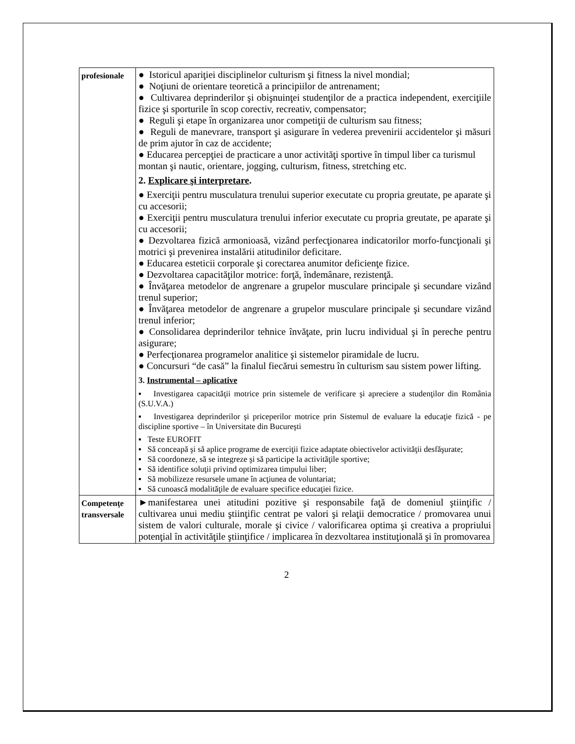| profesionale | ● Istoricul apariţiei disciplinelor culturism şi fitness la nivel mondial; ● Noţiuni de orientare teoretică a principiilor de antrenament; ● Cultivarea deprinderilor şi obişnuinţei studenţilor de a practica independent, exerciţiile fizice şi sporturile în scop corectiv, recreativ, compensator; ● Reguli şi etape în organizarea unor competiţii de culturism sau fitness; ● Reguli de manevrare, transport şi asigurare în vederea prevenirii accidentelor şi măsuri de prim ajutor în caz de accidente; ● Educarea percepţiei de practicare a unor activităţi sportive în timpul liber ca turismul montan şi nautic, orientare, jogging, culturism, fitness, stretching etc. 2. Explicare şi interpretare . ● Exerciţii pentru musculatura trenului superior executate cu propria greutate, pe aparate şi cu accesorii; ● Exerciţii pentru musculatura trenului inferior executate cu propria greutate, pe aparate şi cu accesorii; ● Dezvoltarea fizică armonioasă, vizând perfecţionarea indicatorilor morfo-funcţionali şi motrici şi prevenirea instalării atitudinilor deficitare. ● Educarea esteticii corporale şi corectarea anumitor deficienţe fizice. ● Dezvoltarea capacităţilor motrice: forţă, îndemânare, rezistenţă. ● Învăţarea metodelor de angrenare a grupelor musculare principale şi secundare vizând trenul superior; ● Învăţarea metodelor de angrenare a grupelor musculare principale şi secundare vizând trenul inferior; ● Consolidarea deprinderilor tehnice învăţate, prin lucru individual şi în pereche pentru asigurare; ● Perfecţionarea programelor analitice şi sistemelor piramidale de lucru. ● Concursuri “de casă” la finalul fiecărui semestru în culturism sau sistem power lifting. 3. Instrumental – aplicative ▪ Investigarea capacităţii motrice prin sistemele de verificare şi apreciere a studenţilor din România (S.U.V.A.) ▪ Investigarea deprinderilor şi priceperilor motrice prin Sistemul de evaluare la educaţie fizică - pe discipline sportive – în Universitate din Bucureşti ▪ Teste EUROFIT ▪ Să conceapă şi să aplice programe de exerciţii fizice adaptate obiectivelor activităţii desfăşurate; ▪ Să coordoneze, să se integreze şi să participe la activităţile sportive; ▪ Să identifice soluţii privind optimizarea timpului liber; ▪ Să mobilizeze resursele umane în acţiunea de voluntariat; ▪ Să cunoască modalităţile de evaluare specifice educaţiei fizice. |
| Competenţe transversale | ►manifestarea unei atitudini pozitive şi responsabile faţă de domeniul ştiinţific / cultivarea unui mediu ştiinţific centrat pe valori şi relaţii democratice / promovarea unui sistem de valori culturale, morale şi civice / valorificarea optima şi creativa a propriului potenţial în activităţile ştiinţifice / implicarea în dezvoltarea instituţională şi în promovarea |
2